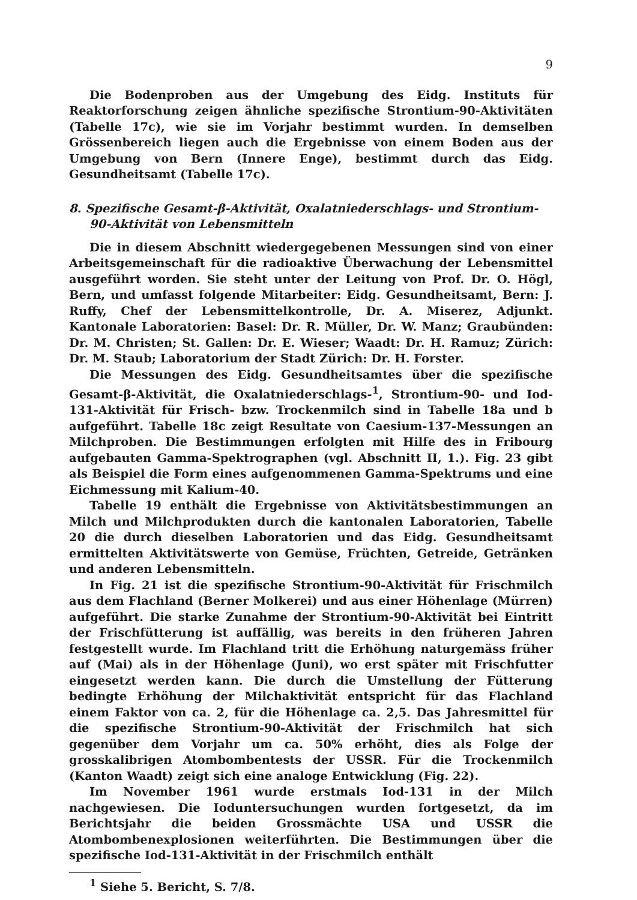9
Die Bodenproben aus der Umgebung des Eidg. Instituts für Reaktorforschung zeigen ähnliche spezifische Strontium-90-Aktivitäten (Tabelle 17c), wie sie im Vorjahr bestimmt wurden. In demselben Grössenbereich liegen auch die Ergebnisse von einem Boden aus der Umgebung von Bern (Innere Enge), bestimmt durch das Eidg. Gesundheitsamt (Tabelle 17c).
8. Spezifische Gesamt-β-Aktivität, Oxalatniederschlags- und Strontium-90-Aktivität von Lebensmitteln
Die in diesem Abschnitt wiedergegebenen Messungen sind von einer Arbeitsgemeinschaft für die radioaktive Überwachung der Lebensmittel ausgeführt worden. Sie steht unter der Leitung von Prof. Dr. O. Högl, Bern, und umfasst folgende Mitarbeiter: Eidg. Gesundheitsamt, Bern: J. Ruffy, Chef der Lebensmittelkontrolle, Dr. A. Miserez, Adjunkt. Kantonale Laboratorien: Basel: Dr. R. Müller, Dr. W. Manz; Graubünden: Dr. M. Christen; St. Gallen: Dr. E. Wieser; Waadt: Dr. H. Ramuz; Zürich: Dr. M. Staub; Laboratorium der Stadt Zürich: Dr. H. Forster.
Die Messungen des Eidg. Gesundheitsamtes über die spezifische Gesamt-β-Aktivität, die Oxalatniederschlags-<sup>1</sup>, Strontium-90- und Iod-131-Aktivität für Frisch- bzw. Trockenmilch sind in Tabelle 18a und b aufgeführt. Tabelle 18c zeigt Resultate von Caesium-137-Messungen an Milchproben. Die Bestimmungen erfolgten mit Hilfe des in Fribourg aufgebauten Gamma-Spektrographen (vgl. Abschnitt II, 1.). Fig. 23 gibt als Beispiel die Form eines aufgenommenen Gamma-Spektrums und eine Eichmessung mit Kalium-40.
Tabelle 19 enthält die Ergebnisse von Aktivitätsbestimmungen an Milch und Milchprodukten durch die kantonalen Laboratorien, Tabelle 20 die durch dieselben Laboratorien und das Eidg. Gesundheitsamt ermittelten Aktivitätswerte von Gemüse, Früchten, Getreide, Getränken und anderen Lebensmitteln.
In Fig. 21 ist die spezifische Strontium-90-Aktivität für Frischmilch aus dem Flachland (Berner Molkerei) und aus einer Höhenlage (Mürren) aufgeführt. Die starke Zunahme der Strontium-90-Aktivität bei Eintritt der Frischfütterung ist auffällig, was bereits in den früheren Jahren festgestellt wurde. Im Flachland tritt die Erhöhung naturgemäss früher auf (Mai) als in der Höhenlage (Juni), wo erst später mit Frischfutter eingesetzt werden kann. Die durch die Umstellung der Fütterung bedingte Erhöhung der Milchaktivität entspricht für das Flachland einem Faktor von ca. 2, für die Höhenlage ca. 2,5. Das Jahresmittel für die spezifische Strontium-90-Aktivität der Frischmilch hat sich gegenüber dem Vorjahr um ca. 50% erhöht, dies als Folge der grosskalibrigen Atombombentests der USSR. Für die Trockenmilch (Kanton Waadt) zeigt sich eine analoge Entwicklung (Fig. 22).
Im November 1961 wurde erstmals Iod-131 in der Milch nachgewiesen. Die Ioduntersuchungen wurden fortgesetzt, da im Berichtsjahr die beiden Grossmächte USA und USSR die Atombombenexplosionen weiterführten. Die Bestimmungen über die spezifische Iod-131-Aktivität in der Frischmilch enthält
<sup>1</sup> Siehe 5. Bericht, S. 7/8.